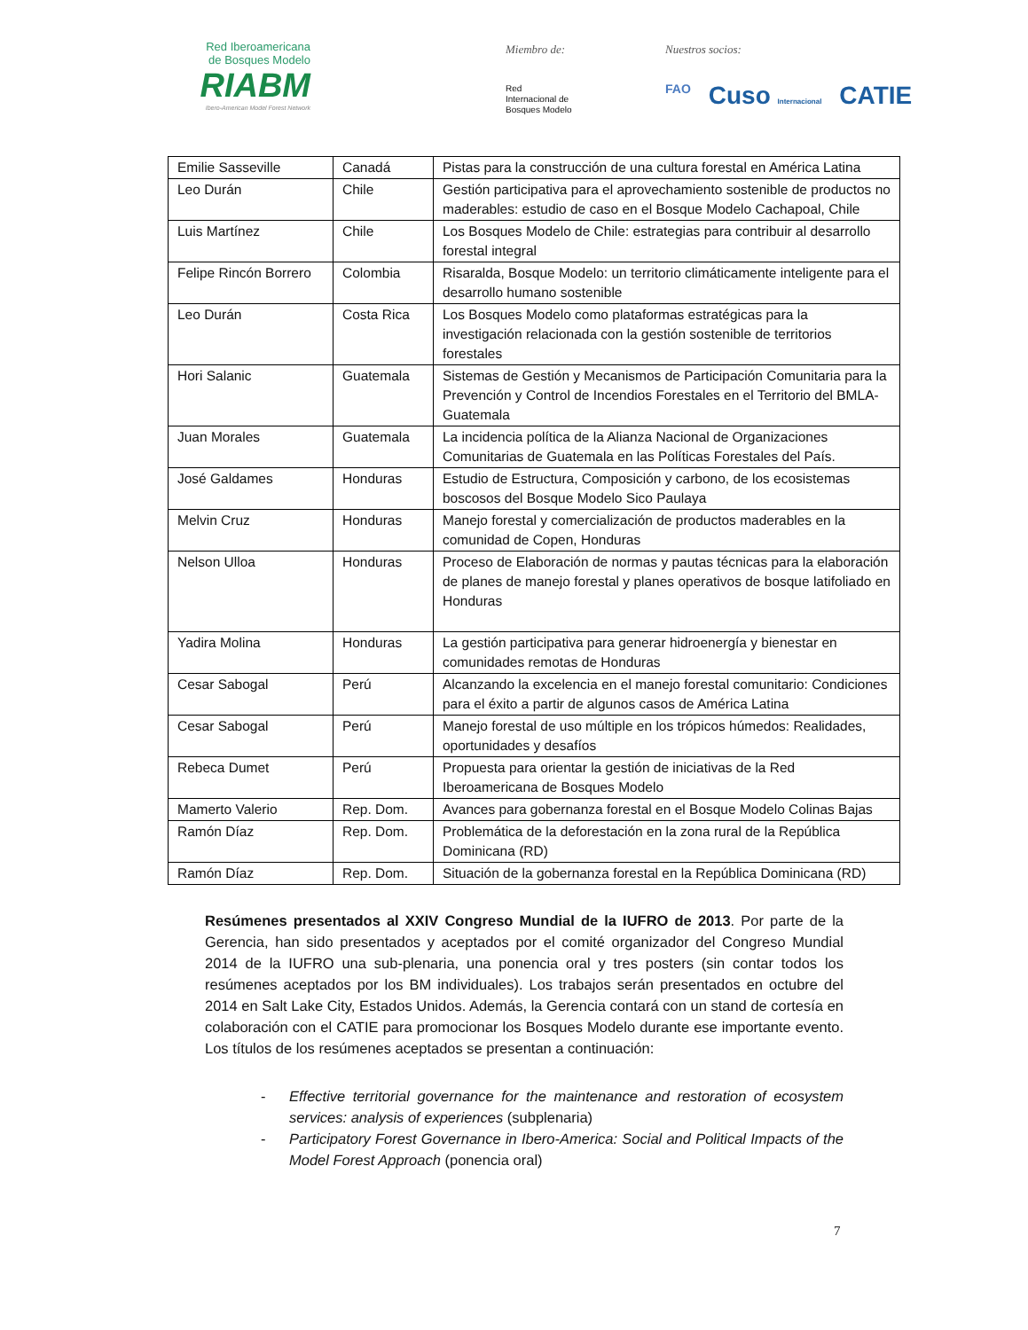Red Iberoamericana
de Bosques Modelo
RIABM
Ibero-American Model Forest Network
Miembro de:
Red
Internacional de
Bosques Modelo
Nuestros socios:
FAO Cuso Internacional CATIE
| Emilie Sasseville | Canadá | Pistas para la construcción de una cultura forestal en América Latina |
| Leo Durán | Chile | Gestión participativa para el aprovechamiento sostenible de productos no maderables: estudio de caso en el Bosque Modelo Cachapoal, Chile |
| Luis Martínez | Chile | Los Bosques Modelo de Chile: estrategias para contribuir al desarrollo forestal integral |
| Felipe Rincón Borrero | Colombia | Risaralda, Bosque Modelo: un territorio climáticamente inteligente para el desarrollo humano sostenible |
| Leo Durán | Costa Rica | Los Bosques Modelo como plataformas estratégicas para la investigación relacionada con la gestión sostenible de territorios forestales |
| Hori Salanic | Guatemala | Sistemas de Gestión y Mecanismos de Participación Comunitaria para la Prevención y Control de Incendios Forestales en el Territorio del BMLA-Guatemala |
| Juan Morales | Guatemala | La incidencia política de la Alianza Nacional de Organizaciones Comunitarias de Guatemala en las Políticas Forestales del País. |
| José Galdames | Honduras | Estudio de Estructura, Composición y carbono, de los ecosistemas boscosos del Bosque Modelo Sico Paulaya |
| Melvin Cruz | Honduras | Manejo forestal y comercialización de productos maderables en la comunidad de Copen, Honduras |
| Nelson Ulloa | Honduras | Proceso de Elaboración de normas y pautas técnicas para la elaboración de planes de manejo forestal y planes operativos de bosque latifoliado en Honduras |
| Yadira Molina | Honduras | La gestión participativa para generar hidroenergía y bienestar en comunidades remotas de Honduras |
| Cesar Sabogal | Perú | Alcanzando la excelencia en el manejo forestal comunitario: Condiciones para el éxito a partir de algunos casos de América Latina |
| Cesar Sabogal | Perú | Manejo forestal de uso múltiple en los trópicos húmedos: Realidades, oportunidades y desafíos |
| Rebeca Dumet | Perú | Propuesta para orientar la gestión de iniciativas de la Red Iberoamericana de Bosques Modelo |
| Mamerto Valerio | Rep. Dom. | Avances para gobernanza forestal en el Bosque Modelo Colinas Bajas |
| Ramón Díaz | Rep. Dom. | Problemática de la deforestación en la zona rural de la República Dominicana (RD) |
| Ramón Díaz | Rep. Dom. | Situación de la gobernanza forestal en la República Dominicana (RD) |
Resúmenes presentados al XXIV Congreso Mundial de la IUFRO de 2013. Por parte de la Gerencia, han sido presentados y aceptados por el comité organizador del Congreso Mundial 2014 de la IUFRO una sub-plenaria, una ponencia oral y tres posters (sin contar todos los resúmenes aceptados por los BM individuales). Los trabajos serán presentados en octubre del 2014 en Salt Lake City, Estados Unidos. Además, la Gerencia contará con un stand de cortesía en colaboración con el CATIE para promocionar los Bosques Modelo durante ese importante evento. Los títulos de los resúmenes aceptados se presentan a continuación:
- Effective territorial governance for the maintenance and restoration of ecosystem services: analysis of experiences (subplenaria)
- Participatory Forest Governance in Ibero-America: Social and Political Impacts of the Model Forest Approach (ponencia oral)
7